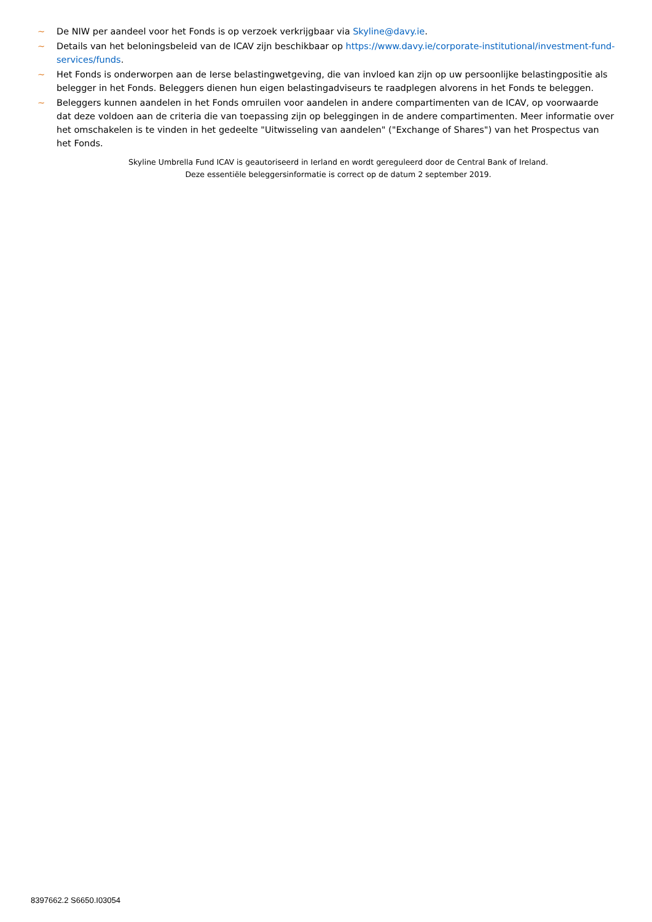~ De NIW per aandeel voor het Fonds is op verzoek verkrijgbaar via Skyline@davy.ie.
~ Details van het beloningsbeleid van de ICAV zijn beschikbaar op https://www.davy.ie/corporate-institutional/investment-fund-services/funds.
~ Het Fonds is onderworpen aan de Ierse belastingwetgeving, die van invloed kan zijn op uw persoonlijke belastingpositie als belegger in het Fonds. Beleggers dienen hun eigen belastingadviseurs te raadplegen alvorens in het Fonds te beleggen.
~ Beleggers kunnen aandelen in het Fonds omruilen voor aandelen in andere compartimenten van de ICAV, op voorwaarde dat deze voldoen aan de criteria die van toepassing zijn op beleggingen in de andere compartimenten. Meer informatie over het omschakelen is te vinden in het gedeelte "Uitwisseling van aandelen" ("Exchange of Shares") van het Prospectus van het Fonds.
Skyline Umbrella Fund ICAV is geautoriseerd in Ierland en wordt gereguleerd door de Central Bank of Ireland.
Deze essentiële beleggersinformatie is correct op de datum 2 september 2019.
8397662.2 S6650.I03054